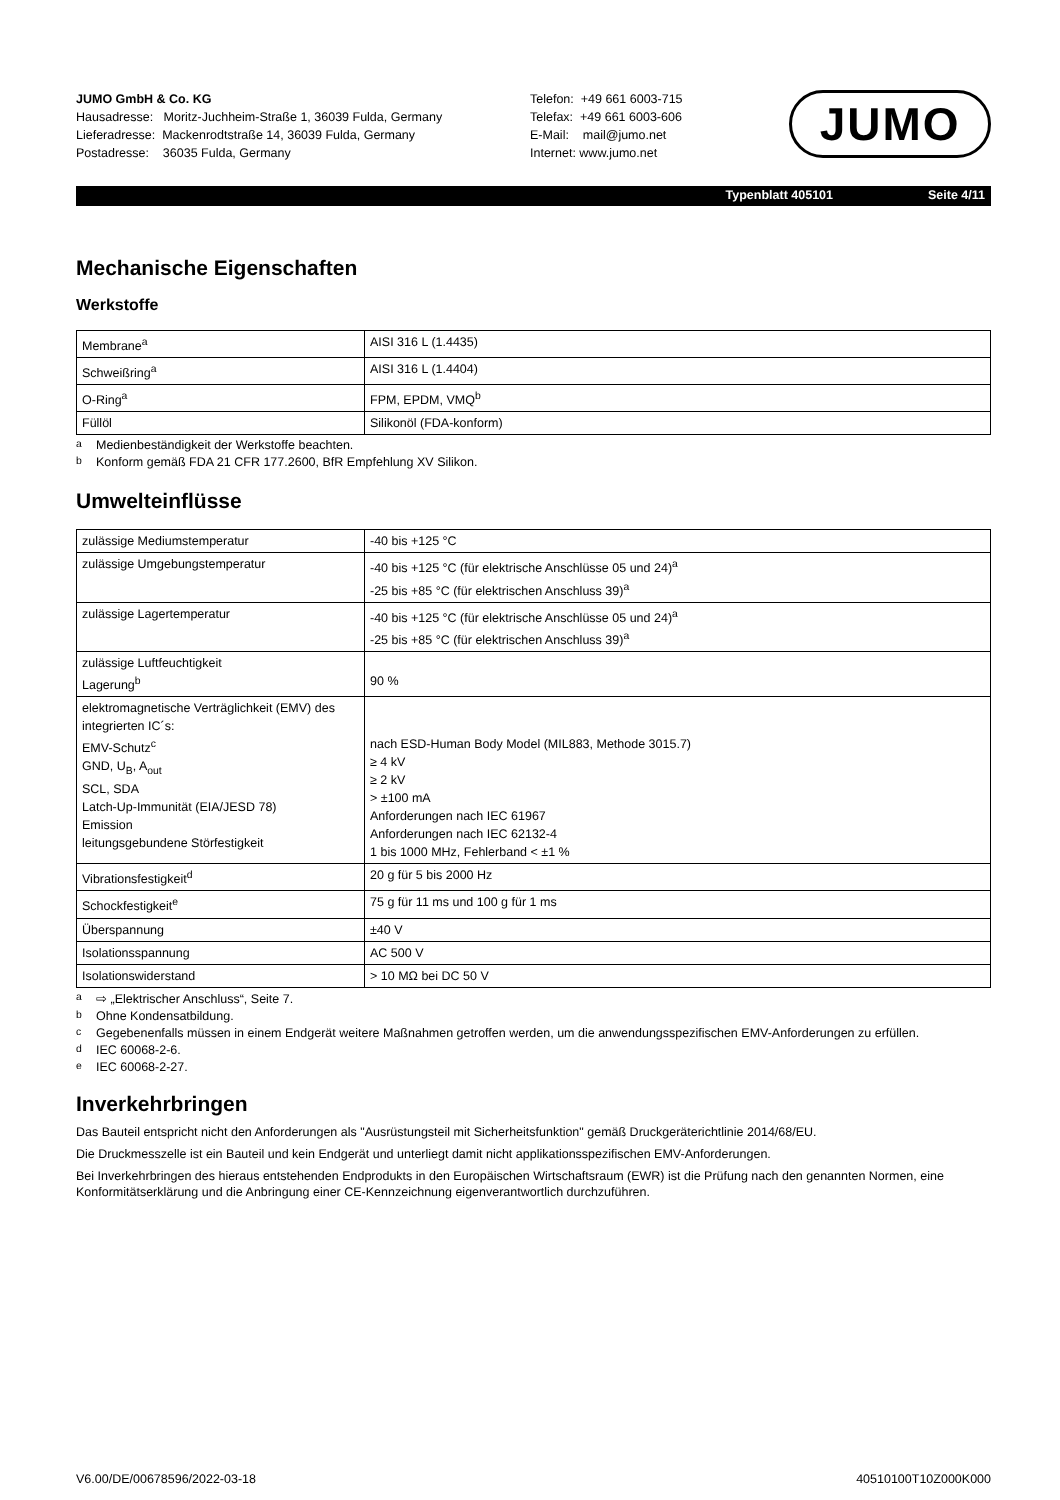JUMO GmbH & Co. KG
Hausadresse: Moritz-Juchheim-Straße 1, 36039 Fulda, Germany
Lieferadresse: Mackenrodtstraße 14, 36039 Fulda, Germany
Postadresse: 36035 Fulda, Germany
Telefon: +49 661 6003-715
Telefax: +49 661 6003-606
E-Mail: mail@jumo.net
Internet: www.jumo.net
JUMO
Typenblatt 405101 Seite 4/11
Mechanische Eigenschaften
Werkstoffe
| Membrane<sup>a</sup> | AISI 316 L (1.4435) |
| Schweißring<sup>a</sup> | AISI 316 L (1.4404) |
| O-Ring<sup>a</sup> | FPM, EPDM, VMQ<sup>b</sup> |
| Füllöl | Silikonöl (FDA-konform) |
<sup>a</sup> Medienbeständigkeit der Werkstoffe beachten.
<sup>b</sup> Konform gemäß FDA 21 CFR 177.2600, BfR Empfehlung XV Silikon.
Umwelteinflüsse
| zulässige Mediumstemperatur | -40 bis +125 °C |
| zulässige Umgebungstemperatur | -40 bis +125 °C (für elektrische Anschlüsse 05 und 24)<sup>a</sup> -25 bis +85 °C (für elektrischen Anschluss 39)<sup>a</sup> |
| zulässige Lagertemperatur | -40 bis +125 °C (für elektrische Anschlüsse 05 und 24)<sup>a</sup> -25 bis +85 °C (für elektrischen Anschluss 39)<sup>a</sup> |
| zulässige Luftfeuchtigkeit Lagerung<sup>b</sup> | 90 % |
| elektromagnetische Verträglichkeit (EMV) des integrierten IC´s: EMV-Schutz<sup>c</sup> GND, U<sub>B</sub>, A<sub>out</sub> SCL, SDA Latch-Up-Immunität (EIA/JESD 78) Emission leitungsgebundene Störfestigkeit | nach ESD-Human Body Model (MIL883, Methode 3015.7) ≥ 4 kV ≥ 2 kV > ±100 mA Anforderungen nach IEC 61967 Anforderungen nach IEC 62132-4 1 bis 1000 MHz, Fehlerband < ±1 % |
| Vibrationsfestigkeit<sup>d</sup> | 20 g für 5 bis 2000 Hz |
| Schockfestigkeit<sup>e</sup> | 75 g für 11 ms und 100 g für 1 ms |
| Überspannung | ±40 V |
| Isolationsspannung | AC 500 V |
| Isolationswiderstand | > 10 MΩ bei DC 50 V |
<sup>a</sup> ⇨ „Elektrischer Anschluss“, Seite 7.
<sup>b</sup> Ohne Kondensatbildung.
<sup>c</sup> Gegebenenfalls müssen in einem Endgerät weitere Maßnahmen getroffen werden, um die anwendungsspezifischen EMV-Anforderungen zu erfüllen.
<sup>d</sup> IEC 60068-2-6.
<sup>e</sup> IEC 60068-2-27.
Inverkehrbringen
Das Bauteil entspricht nicht den Anforderungen als "Ausrüstungsteil mit Sicherheitsfunktion" gemäß Druckgeräterichtlinie 2014/68/EU.
Die Druckmesszelle ist ein Bauteil und kein Endgerät und unterliegt damit nicht applikationsspezifischen EMV-Anforderungen.
Bei Inverkehrbringen des hieraus entstehenden Endprodukts in den Europäischen Wirtschaftsraum (EWR) ist die Prüfung nach den genannten Normen, eine Konformitätserklärung und die Anbringung einer CE-Kennzeichnung eigenverantwortlich durchzuführen.
V6.00/DE/00678596/2022-03-18 40510100T10Z000K000